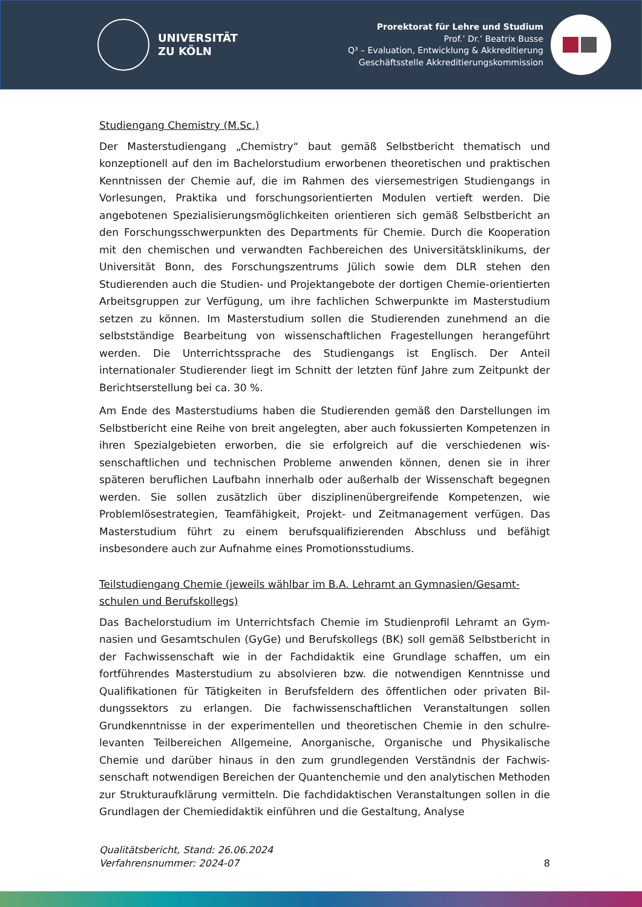UNIVERSITÄT
ZU KÖLN
Prorektorat für Lehre und Studium
Prof.’ Dr.’ Beatrix Busse
Q³ – Evaluation, Entwicklung & Akkreditierung
Geschäftsstelle Akkreditierungskommission
Studiengang Chemistry (M.Sc.)
Der Masterstudiengang „Chemistry“ baut gemäß Selbstbericht thematisch und konzeptionell auf den im Bachelorstudium erworbenen theoretischen und prakti­schen Kenntnissen der Chemie auf, die im Rahmen des viersemestrigen Studien­gangs in Vorlesungen, Praktika und forschungsorientierten Modulen vertieft wer­den. Die angebotenen Spezialisierungsmöglichkeiten orientieren sich gemäß Selbstbericht an den Forschungsschwerpunkten des Departments für Chemie. Durch die Kooperation mit den chemischen und verwandten Fachbereichen des Universitätsklinikums, der Universität Bonn, des Forschungszentrums Jülich sowie dem DLR stehen den Studierenden auch die Studien- und Projektangebote der dor­tigen Chemie-orientierten Arbeitsgruppen zur Verfügung, um ihre fachlichen Schwerpunkte im Masterstudium setzen zu können. Im Masterstudium sollen die Studierenden zunehmend an die selbstständige Bearbeitung von wissenschaftli­chen Fragestellungen herangeführt werden. Die Unterrichtssprache des Studien­gangs ist Englisch. Der Anteil internationaler Studierender liegt im Schnitt der letz­ten fünf Jahre zum Zeitpunkt der Berichtserstellung bei ca. 30 %.
Am Ende des Masterstudiums haben die Studierenden gemäß den Darstellungen im Selbstbericht eine Reihe von breit angelegten, aber auch fokussierten Kompetenzen in ihren Spezialgebieten erworben, die sie erfolgreich auf die verschiedenen wis­senschaftlichen und technischen Probleme anwenden können, denen sie in ihrer späteren beruflichen Laufbahn innerhalb oder außerhalb der Wissenschaft begeg­nen werden. Sie sollen zusätzlich über disziplinenübergreifende Kompetenzen, wie Problemlösestrategien, Teamfähigkeit, Projekt- und Zeitmanagement verfügen. Das Masterstudium führt zu einem berufsqualifizierenden Abschluss und befähigt insbesondere auch zur Aufnahme eines Promotionsstudiums.
Teilstudiengang Chemie (jeweils wählbar im B.A. Lehramt an Gymnasien/Gesamt­schulen und Berufskollegs)
Das Bachelorstudium im Unterrichtsfach Chemie im Studienprofil Lehramt an Gym­nasien und Gesamtschulen (GyGe) und Berufskollegs (BK) soll gemäß Selbstbericht in der Fachwissenschaft wie in der Fachdidaktik eine Grundlage schaffen, um ein fortführendes Masterstudium zu absolvieren bzw. die notwendigen Kenntnisse und Qualifikationen für Tätigkeiten in Berufsfeldern des öffentlichen oder privaten Bil­dungssektors zu erlangen. Die fachwissenschaftlichen Veranstaltungen sollen Grundkenntnisse in der experimentellen und theoretischen Chemie in den schulre­levanten Teilbereichen Allgemeine, Anorganische, Organische und Physikalische Chemie und darüber hinaus in den zum grundlegenden Verständnis der Fachwis­senschaft notwendigen Bereichen der Quantenchemie und den analytischen Me­thoden zur Strukturaufklärung vermitteln. Die fachdidaktischen Veranstaltungen sollen in die Grundlagen der Chemiedidaktik einführen und die Gestaltung, Analyse
Qualitätsbericht, Stand: 26.06.2024
Verfahrensnummer: 2024-07
8